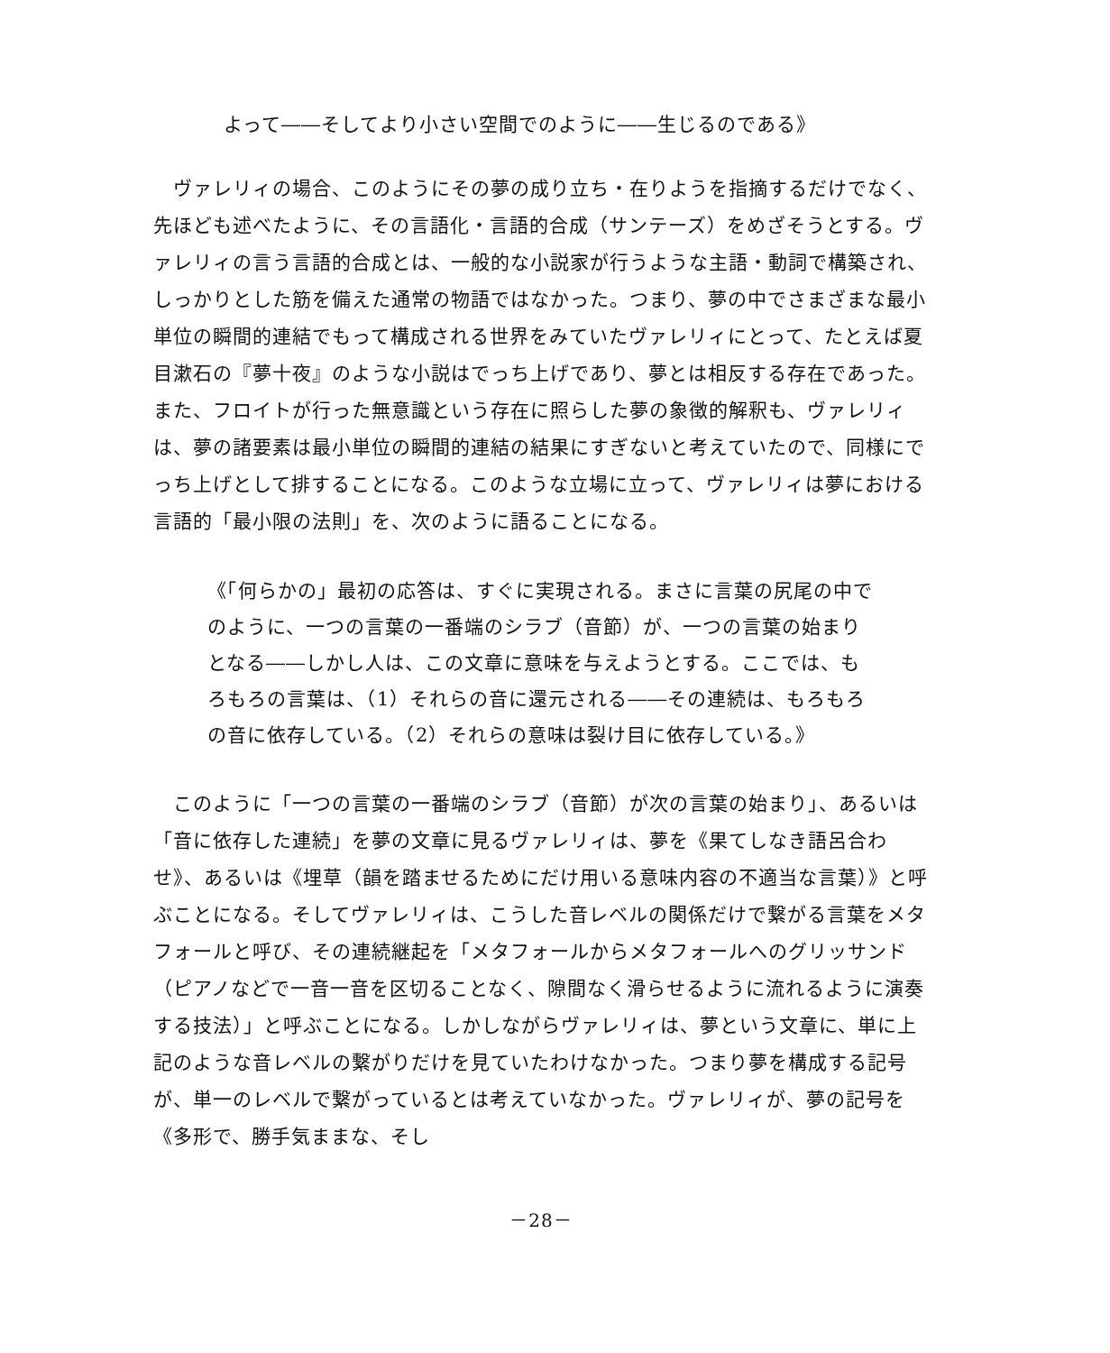よって――そしてより小さい空間でのように――生じるのである》
ヴァレリィの場合、このようにその夢の成り立ち・在りようを指摘するだけでなく、先ほども述べたように、その言語化・言語的合成（サンテーズ）をめざそうとする。ヴァレリィの言う言語的合成とは、一般的な小説家が行うような主語・動詞で構築され、しっかりとした筋を備えた通常の物語ではなかった。つまり、夢の中でさまざまな最小単位の瞬間的連結でもって構成される世界をみていたヴァレリィにとって、たとえば夏目漱石の『夢十夜』のような小説はでっち上げであり、夢とは相反する存在であった。また、フロイトが行った無意識という存在に照らした夢の象徴的解釈も、ヴァレリィは、夢の諸要素は最小単位の瞬間的連結の結果にすぎないと考えていたので、同様にでっち上げとして排することになる。このような立場に立って、ヴァレリィは夢における言語的「最小限の法則」を、次のように語ることになる。
《「何らかの」最初の応答は、すぐに実現される。まさに言葉の尻尾の中でのように、一つの言葉の一番端のシラブ（音節）が、一つの言葉の始まりとなる――しかし人は、この文章に意味を与えようとする。ここでは、もろもろの言葉は、（1）それらの音に還元される――その連続は、もろもろの音に依存している。（2）それらの意味は裂け目に依存している。》
このように「一つの言葉の一番端のシラブ（音節）が次の言葉の始まり」、あるいは「音に依存した連続」を夢の文章に見るヴァレリィは、夢を《果てしなき語呂合わせ》、あるいは《埋草（韻を踏ませるためにだけ用いる意味内容の不適当な言葉）》と呼ぶことになる。そしてヴァレリィは、こうした音レベルの関係だけで繋がる言葉をメタフォールと呼び、その連続継起を「メタフォールからメタフォールへのグリッサンド（ピアノなどで一音一音を区切ることなく、隙間なく滑らせるように流れるように演奏する技法）」と呼ぶことになる。しかしながらヴァレリィは、夢という文章に、単に上記のような音レベルの繋がりだけを見ていたわけなかった。つまり夢を構成する記号が、単一のレベルで繋がっているとは考えていなかった。ヴァレリィが、夢の記号を《多形で、勝手気ままな、そし
－28－